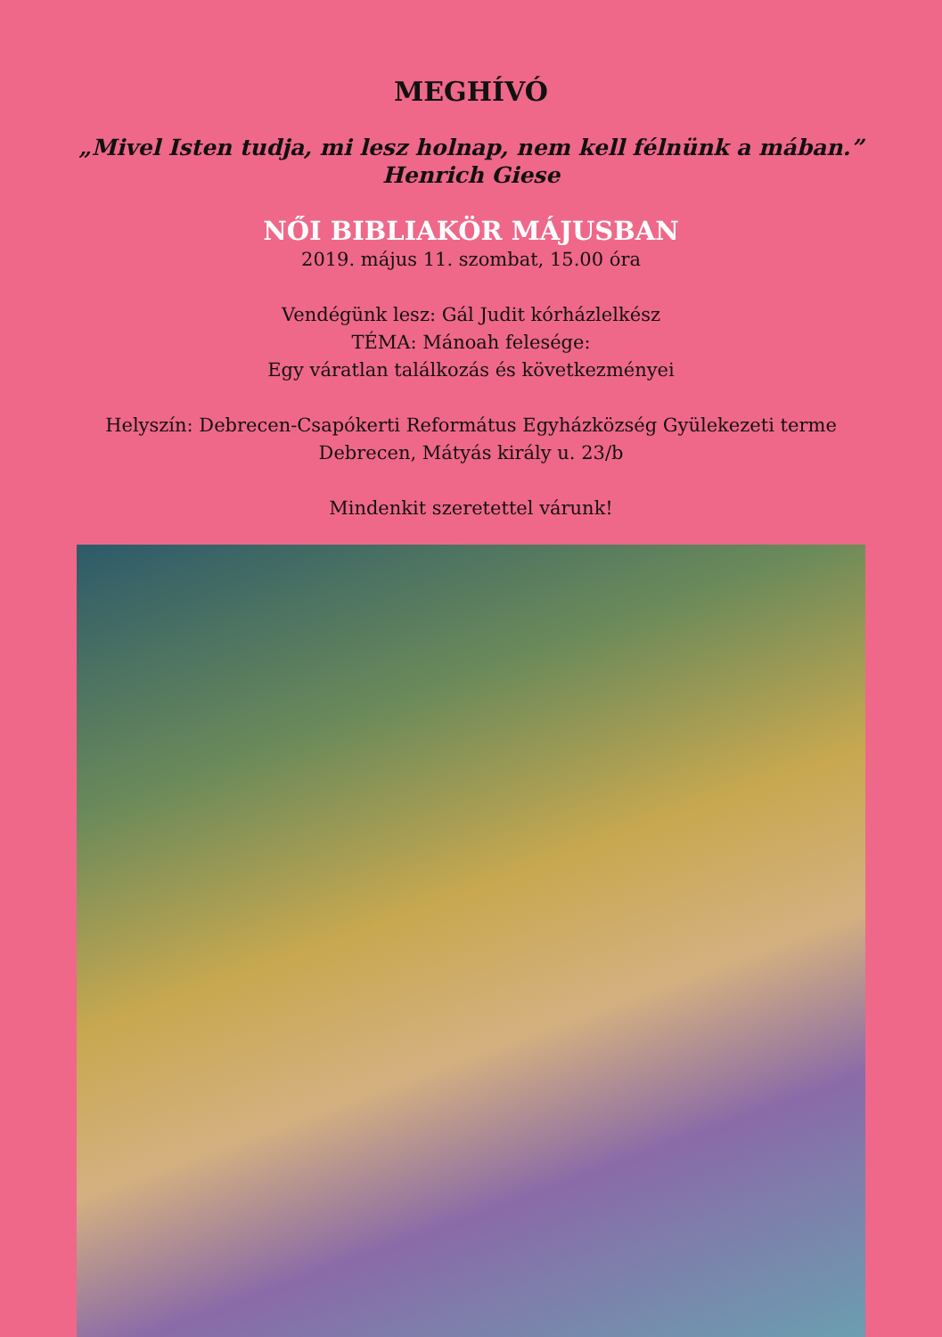MEGHÍVÓ
„Mivel Isten tudja, mi lesz holnap, nem kell félnünk a mában.”
Henrich Giese
NŐI BIBLIAKÖR MÁJUSBAN
2019. május 11. szombat, 15.00 óra
Vendégünk lesz: Gál Judit kórházlelkész
TÉMA: Mánoah felesége:
Egy váratlan találkozás és következményei
Helyszín: Debrecen-Csapókerti Református Egyházközség Gyülekezeti terme
Debrecen, Mátyás király u. 23/b
Mindenkit szeretettel várunk!